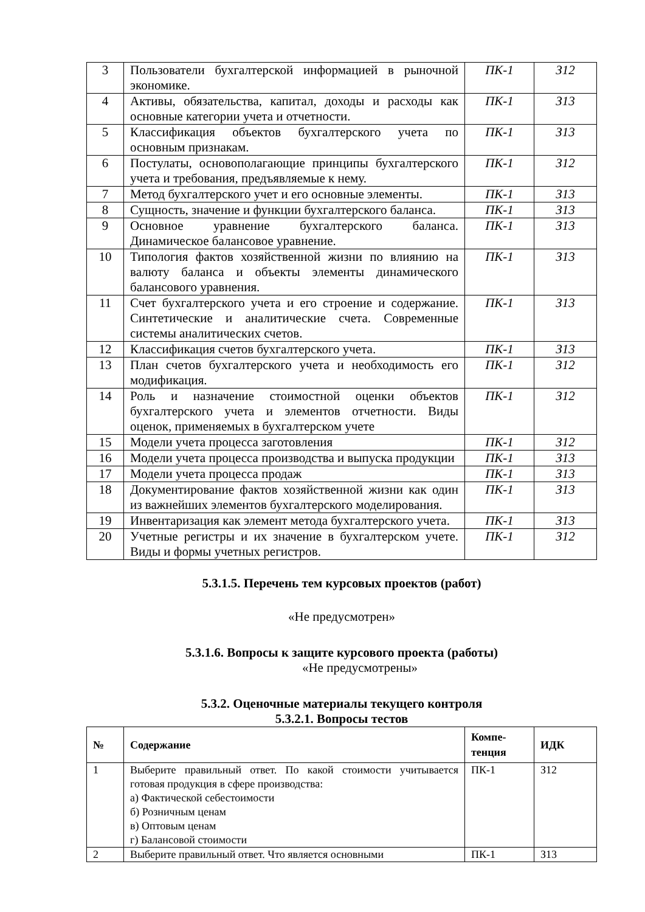| 3 | Пользователи бухгалтерской информацией в рыночной экономике. | ПК-1 | З12 |
| 4 | Активы, обязательства, капитал, доходы и расходы как основные категории учета и отчетности. | ПК-1 | З13 |
| 5 | Классификация объектов бухгалтерского учета по основным признакам. | ПК-1 | З13 |
| 6 | Постулаты, основополагающие принципы бухгалтерского учета и требования, предъявляемые к нему. | ПК-1 | З12 |
| 7 | Метод бухгалтерского учет и его основные элементы. | ПК-1 | З13 |
| 8 | Сущность, значение и функции бухгалтерского баланса. | ПК-1 | З13 |
| 9 | Основное уравнение бухгалтерского баланса. Динамическое балансовое уравнение. | ПК-1 | З13 |
| 10 | Типология фактов хозяйственной жизни по влиянию на валюту баланса и объекты элементы динамического балансового уравнения. | ПК-1 | З13 |
| 11 | Счет бухгалтерского учета и его строение и содержание. Синтетические и аналитические счета. Современные системы аналитических счетов. | ПК-1 | З13 |
| 12 | Классификация счетов бухгалтерского учета. | ПК-1 | З13 |
| 13 | План счетов бухгалтерского учета и необходимость его модификация. | ПК-1 | З12 |
| 14 | Роль и назначение стоимостной оценки объектов бухгалтерского учета и элементов отчетности. Виды оценок, применяемых в бухгалтерском учете | ПК-1 | З12 |
| 15 | Модели учета процесса заготовления | ПК-1 | З12 |
| 16 | Модели учета процесса производства и выпуска продукции | ПК-1 | З13 |
| 17 | Модели учета процесса продаж | ПК-1 | З13 |
| 18 | Документирование фактов хозяйственной жизни как один из важнейших элементов бухгалтерского моделирования. | ПК-1 | З13 |
| 19 | Инвентаризация как элемент метода бухгалтерского учета. | ПК-1 | З13 |
| 20 | Учетные регистры и их значение в бухгалтерском учете. Виды и формы учетных регистров. | ПК-1 | З12 |
5.3.1.5. Перечень тем курсовых проектов (работ)
«Не предусмотрен»
5.3.1.6. Вопросы к защите курсового проекта (работы)
«Не предусмотрены»
5.3.2. Оценочные материалы текущего контроля
5.3.2.1. Вопросы тестов
| № | Содержание | Компе- тенция | ИДК |
| --- | --- | --- | --- |
| 1 | Выберите правильный ответ. По какой стоимости учитывается готовая продукция в сфере производства: а) Фактической себестоимости б) Розничным ценам в) Оптовым ценам г) Балансовой стоимости | ПК-1 | З12 |
| 2 | Выберите правильный ответ. Что является основными | ПК-1 | З13 |